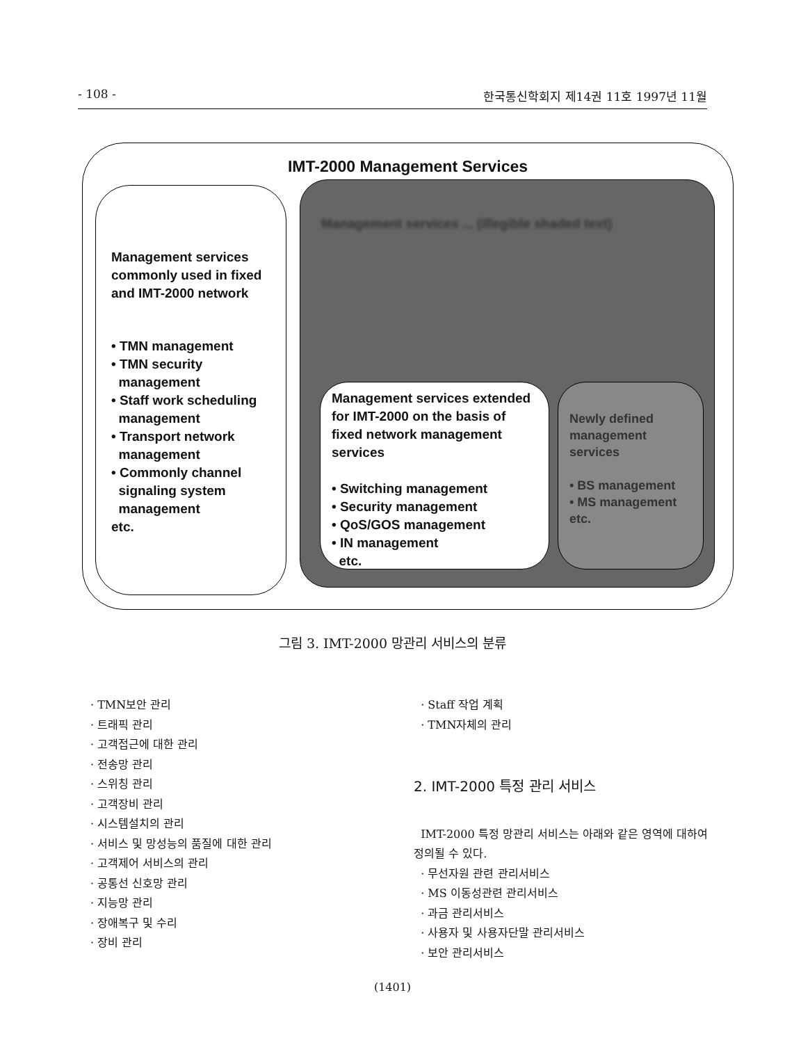- 108 - 한국통신학회지 제14권 11호 1997년 11월
IMT-2000 Management Services
Management services commonly used in fixed and IMT-2000 network
• TMN management
• TMN security
management
• Staff work scheduling
management
• Transport network
management
• Commonly channel
signaling system
management
etc.
Management services ... (illegible shaded text)
Management services extended for IMT-2000 on the basis of fixed network management services
• Switching management
• Security management
• QoS/GOS management
• IN management
etc.
Newly defined management services
• BS management
• MS management
etc.
그림 3. IMT-2000 망관리 서비스의 분류
· TMN보안 관리
· 트래픽 관리
· 고객접근에 대한 관리
· 전송망 관리
· 스위칭 관리
· 고객장비 관리
· 시스템설치의 관리
· 서비스 및 망성능의 품질에 대한 관리
· 고객제어 서비스의 관리
· 공통선 신호망 관리
· 지능망 관리
· 장애복구 및 수리
· 장비 관리
· Staff 작업 계획
· TMN자체의 관리
2. IMT-2000 특정 관리 서비스
IMT-2000 특정 망관리 서비스는 아래와 같은 영역에 대하여 정의될 수 있다.
· 무선자원 관련 관리서비스
· MS 이동성관련 관리서비스
· 과금 관리서비스
· 사용자 및 사용자단말 관리서비스
· 보안 관리서비스
(1401)